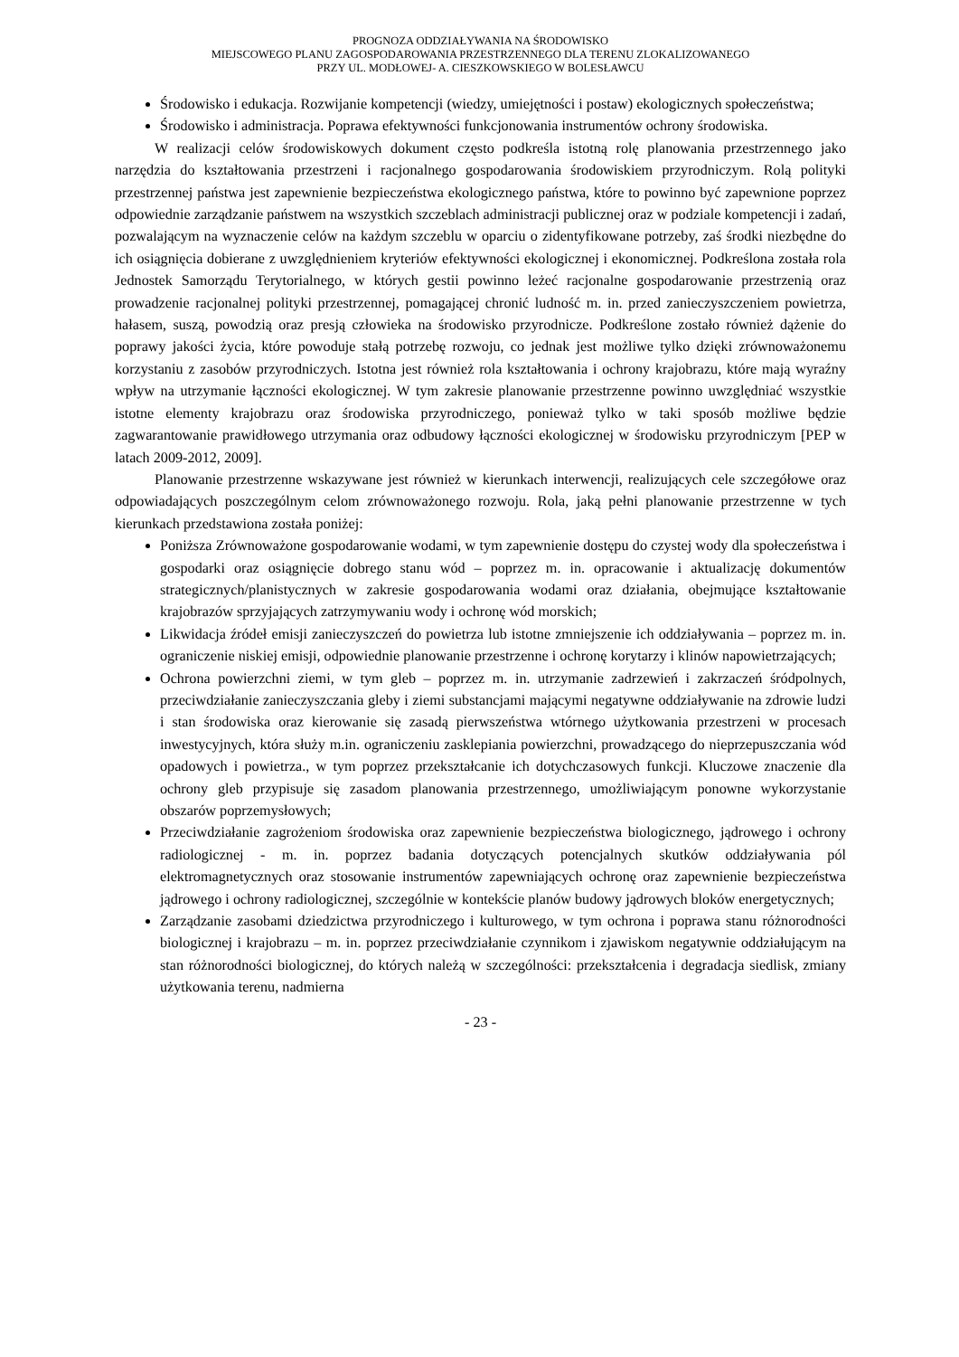PROGNOZA ODDZIAŁYWANIA NA ŚRODOWISKO
MIEJSCOWEGO PLANU ZAGOSPODAROWANIA PRZESTRZENNEGO DLA TERENU ZLOKALIZOWANEGO
PRZY UL. MODŁOWEJ- A. CIESZKOWSKIEGO W BOLESŁAWCU
Środowisko i edukacja. Rozwijanie kompetencji (wiedzy, umiejętności i postaw) ekologicznych społeczeństwa;
Środowisko i administracja. Poprawa efektywności funkcjonowania instrumentów ochrony środowiska.
W realizacji celów środowiskowych dokument często podkreśla istotną rolę planowania przestrzennego jako narzędzia do kształtowania przestrzeni i racjonalnego gospodarowania środowiskiem przyrodniczym. Rolą polityki przestrzennej państwa jest zapewnienie bezpieczeństwa ekologicznego państwa, które to powinno być zapewnione poprzez odpowiednie zarządzanie państwem na wszystkich szczeblach administracji publicznej oraz w podziale kompetencji i zadań, pozwalającym na wyznaczenie celów na każdym szczeblu w oparciu o zidentyfikowane potrzeby, zaś środki niezbędne do ich osiągnięcia dobierane z uwzględnieniem kryteriów efektywności ekologicznej i ekonomicznej. Podkreślona została rola Jednostek Samorządu Terytorialnego, w których gestii powinno leżeć racjonalne gospodarowanie przestrzenią oraz prowadzenie racjonalnej polityki przestrzennej, pomagającej chronić ludność m. in. przed zanieczyszczeniem powietrza, hałasem, suszą, powodzią oraz presją człowieka na środowisko przyrodnicze. Podkreślone zostało również dążenie do poprawy jakości życia, które powoduje stałą potrzebę rozwoju, co jednak jest możliwe tylko dzięki zrównoważonemu korzystaniu z zasobów przyrodniczych. Istotna jest również rola kształtowania i ochrony krajobrazu, które mają wyraźny wpływ na utrzymanie łączności ekologicznej. W tym zakresie planowanie przestrzenne powinno uwzględniać wszystkie istotne elementy krajobrazu oraz środowiska przyrodniczego, ponieważ tylko w taki sposób możliwe będzie zagwarantowanie prawidłowego utrzymania oraz odbudowy łączności ekologicznej w środowisku przyrodniczym [PEP w latach 2009-2012, 2009].
Planowanie przestrzenne wskazywane jest również w kierunkach interwencji, realizujących cele szczegółowe oraz odpowiadających poszczególnym celom zrównoważonego rozwoju. Rola, jaką pełni planowanie przestrzenne w tych kierunkach przedstawiona została poniżej:
Poniższa Zrównoważone gospodarowanie wodami, w tym zapewnienie dostępu do czystej wody dla społeczeństwa i gospodarki oraz osiągnięcie dobrego stanu wód – poprzez m. in. opracowanie i aktualizację dokumentów strategicznych/planistycznych w zakresie gospodarowania wodami oraz działania, obejmujące kształtowanie krajobrazów sprzyjających zatrzymywaniu wody i ochronę wód morskich;
Likwidacja źródeł emisji zanieczyszczeń do powietrza lub istotne zmniejszenie ich oddziaływania – poprzez m. in. ograniczenie niskiej emisji, odpowiednie planowanie przestrzenne i ochronę korytarzy i klinów napowietrzających;
Ochrona powierzchni ziemi, w tym gleb – poprzez m. in. utrzymanie zadrzewień i zakrzaczeń śródpolnych, przeciwdziałanie zanieczyszczania gleby i ziemi substancjami mającymi negatywne oddziaływanie na zdrowie ludzi i stan środowiska oraz kierowanie się zasadą pierwszeństwa wtórnego użytkowania przestrzeni w procesach inwestycyjnych, która służy m.in. ograniczeniu zasklepiania powierzchni, prowadzącego do nieprzepuszczania wód opadowych i powietrza., w tym poprzez przekształcanie ich dotychczasowych funkcji. Kluczowe znaczenie dla ochrony gleb przypisuje się zasadom planowania przestrzennego, umożliwiającym ponowne wykorzystanie obszarów poprzemysłowych;
Przeciwdziałanie zagrożeniom środowiska oraz zapewnienie bezpieczeństwa biologicznego, jądrowego i ochrony radiologicznej - m. in. poprzez badania dotyczących potencjalnych skutków oddziaływania pól elektromagnetycznych oraz stosowanie instrumentów zapewniających ochronę oraz zapewnienie bezpieczeństwa jądrowego i ochrony radiologicznej, szczególnie w kontekście planów budowy jądrowych bloków energetycznych;
Zarządzanie zasobami dziedzictwa przyrodniczego i kulturowego, w tym ochrona i poprawa stanu różnorodności biologicznej i krajobrazu – m. in. poprzez przeciwdziałanie czynnikom i zjawiskom negatywnie oddziałującym na stan różnorodności biologicznej, do których należą w szczególności: przekształcenia i degradacja siedlisk, zmiany użytkowania terenu, nadmierna
- 23 -